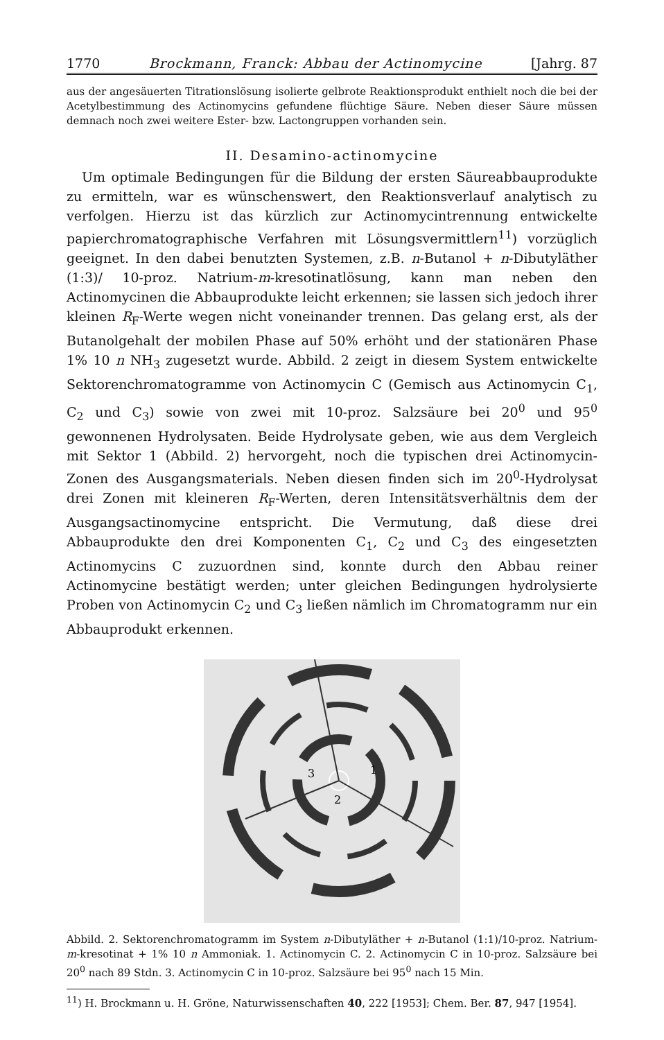1770 Brockmann, Franck: Abbau der Actinomycine [Jahrg. 87
aus der angesäuerten Titrationslösung isolierte gelbrote Reaktionsprodukt enthielt noch die bei der Acetylbestimmung des Actinomycins gefundene flüchtige Säure. Neben dieser Säure müssen demnach noch zwei weitere Ester- bzw. Lactongruppen vorhanden sein.
II. Desamino-actinomycine
Um optimale Bedingungen für die Bildung der ersten Säureabbauprodukte zu ermitteln, war es wünschenswert, den Reaktionsverlauf analytisch zu verfolgen. Hierzu ist das kürzlich zur Actinomycintrennung entwickelte papierchromatographische Verfahren mit Lösungsvermittlern<sup>11</sup>) vorzüglich geeignet. In den dabei benutzten Systemen, z.B. n-Butanol + n-Dibutyläther (1:3)/ 10-proz. Natrium-m-kresotinatlösung, kann man neben den Actinomycinen die Abbauprodukte leicht erkennen; sie lassen sich jedoch ihrer kleinen R<sub>F</sub>-Werte wegen nicht voneinander trennen. Das gelang erst, als der Butanolgehalt der mobilen Phase auf 50% erhöht und der stationären Phase 1% 10 n NH<sub>3</sub> zugesetzt wurde. Abbild. 2 zeigt in diesem System entwickelte Sektorenchromatogramme von Actinomycin C (Gemisch aus Actinomycin C<sub>1</sub>, C<sub>2</sub> und C<sub>3</sub>) sowie von zwei mit 10-proz. Salzsäure bei 20<sup>0</sup> und 95<sup>0</sup> gewonnenen Hydrolysaten. Beide Hydrolysate geben, wie aus dem Vergleich mit Sektor 1 (Abbild. 2) hervorgeht, noch die typischen drei Actinomycin-Zonen des Ausgangsmaterials. Neben diesen finden sich im 20<sup>0</sup>-Hydrolysat drei Zonen mit kleineren R<sub>F</sub>-Werten, deren Intensitätsverhältnis dem der Ausgangsactinomycine entspricht. Die Vermutung, daß diese drei Abbauprodukte den drei Komponenten C<sub>1</sub>, C<sub>2</sub> und C<sub>3</sub> des eingesetzten Actinomycins C zuzuordnen sind, konnte durch den Abbau reiner Actinomycine bestätigt werden; unter gleichen Bedingungen hydrolysierte Proben von Actinomycin C<sub>2</sub> und C<sub>3</sub> ließen nämlich im Chromatogramm nur ein Abbauprodukt erkennen.
3
1
2
Abbild. 2. Sektorenchromatogramm im System n-Dibutyläther + n-Butanol (1:1)/10-proz. Natrium-m-kresotinat + 1% 10 n Ammoniak. 1. Actinomycin C. 2. Actinomycin C in 10-proz. Salzsäure bei 20<sup>0</sup> nach 89 Stdn. 3. Actinomycin C in 10-proz. Salzsäure bei 95<sup>0</sup> nach 15 Min.
<sup>11</sup>) H. Brockmann u. H. Gröne, Naturwissenschaften 40, 222 [1953]; Chem. Ber. 87, 947 [1954].